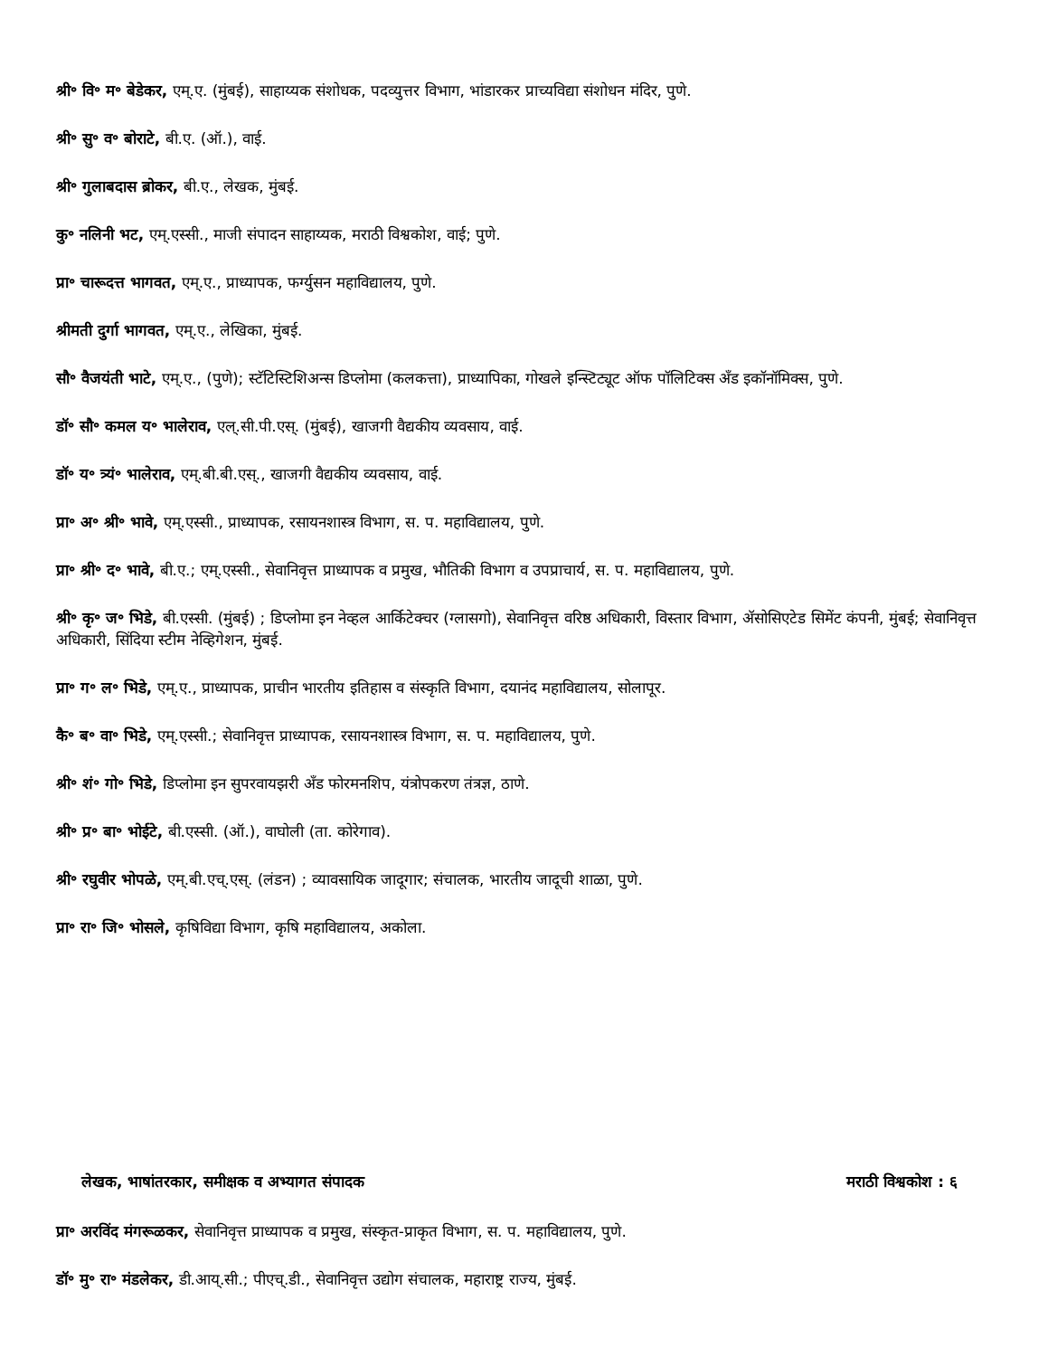श्री॰ वि॰ म॰ बेडेकर, एम्.ए. (मुंबई), साहाय्यक संशोधक, पदव्युत्तर विभाग, भांडारकर प्राच्यविद्या संशोधन मंदिर, पुणे.
श्री॰ सु॰ व॰ बोराटे, बी.ए. (ऑ.), वाई.
श्री॰ गुलाबदास ब्रोकर, बी.ए., लेखक, मुंबई.
कु॰ नलिनी भट, एम्.एस्सी., माजी संपादन साहाय्यक, मराठी विश्वकोश, वाई; पुणे.
प्रा॰ चारूदत्त भागवत, एम्.ए., प्राध्यापक, फर्ग्युसन महाविद्यालय, पुणे.
श्रीमती दुर्गा भागवत, एम्.ए., लेखिका, मुंबई.
सौ॰ वैजयंती भाटे, एम्.ए., (पुणे); स्टॅटिस्टिशिअन्स डिप्लोमा (कलकत्ता), प्राध्यापिका, गोखले इन्स्टिट्यूट ऑफ पॉलिटिक्स अँड इकॉनॉमिक्स, पुणे.
डॉ॰ सौ॰ कमल य॰ भालेराव, एल्.सी.पी.एस्. (मुंबई), खाजगी वैद्यकीय व्यवसाय, वाई.
डॉ॰ य॰ त्र्यं॰ भालेराव, एम्.बी.बी.एस्., खाजगी वैद्यकीय व्यवसाय, वाई.
प्रा॰ अ॰ श्री॰ भावे, एम्.एस्सी., प्राध्यापक, रसायनशास्त्र विभाग, स. प. महाविद्यालय, पुणे.
प्रा॰ श्री॰ द॰ भावे, बी.ए.; एम्.एस्सी., सेवानिवृत्त प्राध्यापक व प्रमुख, भौतिकी विभाग व उपप्राचार्य, स. प. महाविद्यालय, पुणे.
श्री॰ कृ॰ ज॰ भिडे, बी.एस्सी. (मुंबई) ; डिप्लोमा इन नेव्हल आर्किटेक्चर (ग्लासगो), सेवानिवृत्त वरिष्ठ अधिकारी, विस्तार विभाग, ॲसोसिएटेड सिमेंट कंपनी, मुंबई; सेवानिवृत्त अधिकारी, सिंदिया स्टीम नेव्हिगेशन, मुंबई.
प्रा॰ ग॰ ल॰ भिडे, एम्.ए., प्राध्यापक, प्राचीन भारतीय इतिहास व संस्कृति विभाग, दयानंद महाविद्यालय, सोलापूर.
कै॰ ब॰ वा॰ भिडे, एम्.एस्सी.; सेवानिवृत्त प्राध्यापक, रसायनशास्त्र विभाग, स. प. महाविद्यालय, पुणे.
श्री॰ शं॰ गो॰ भिडे, डिप्लोमा इन सुपरवायझरी अँड फोरमनशिप, यंत्रोपकरण तंत्रज्ञ, ठाणे.
श्री॰ प्र॰ बा॰ भोईटे, बी.एस्सी. (ऑ.), वाघोली (ता. कोरेगाव).
श्री॰ रघुवीर भोपळे, एम्.बी.एच्.एस्. (लंडन) ; व्यावसायिक जादूगार; संचालक, भारतीय जादूची शाळा, पुणे.
प्रा॰ रा॰ जि॰ भोसले, कृषिविद्या विभाग, कृषि महाविद्यालय, अकोला.
लेखक, भाषांतरकार, समीक्षक व अभ्यागत संपादक मराठी विश्वकोश : ६
प्रा॰ अरविंद मंगरूळकर, सेवानिवृत्त प्राध्यापक व प्रमुख, संस्कृत-प्राकृत विभाग, स. प. महाविद्यालय, पुणे.
डॉ॰ मु॰ रा॰ मंडलेकर, डी.आय्.सी.; पीएच्.डी., सेवानिवृत्त उद्योग संचालक, महाराष्ट्र राज्य, मुंबई.